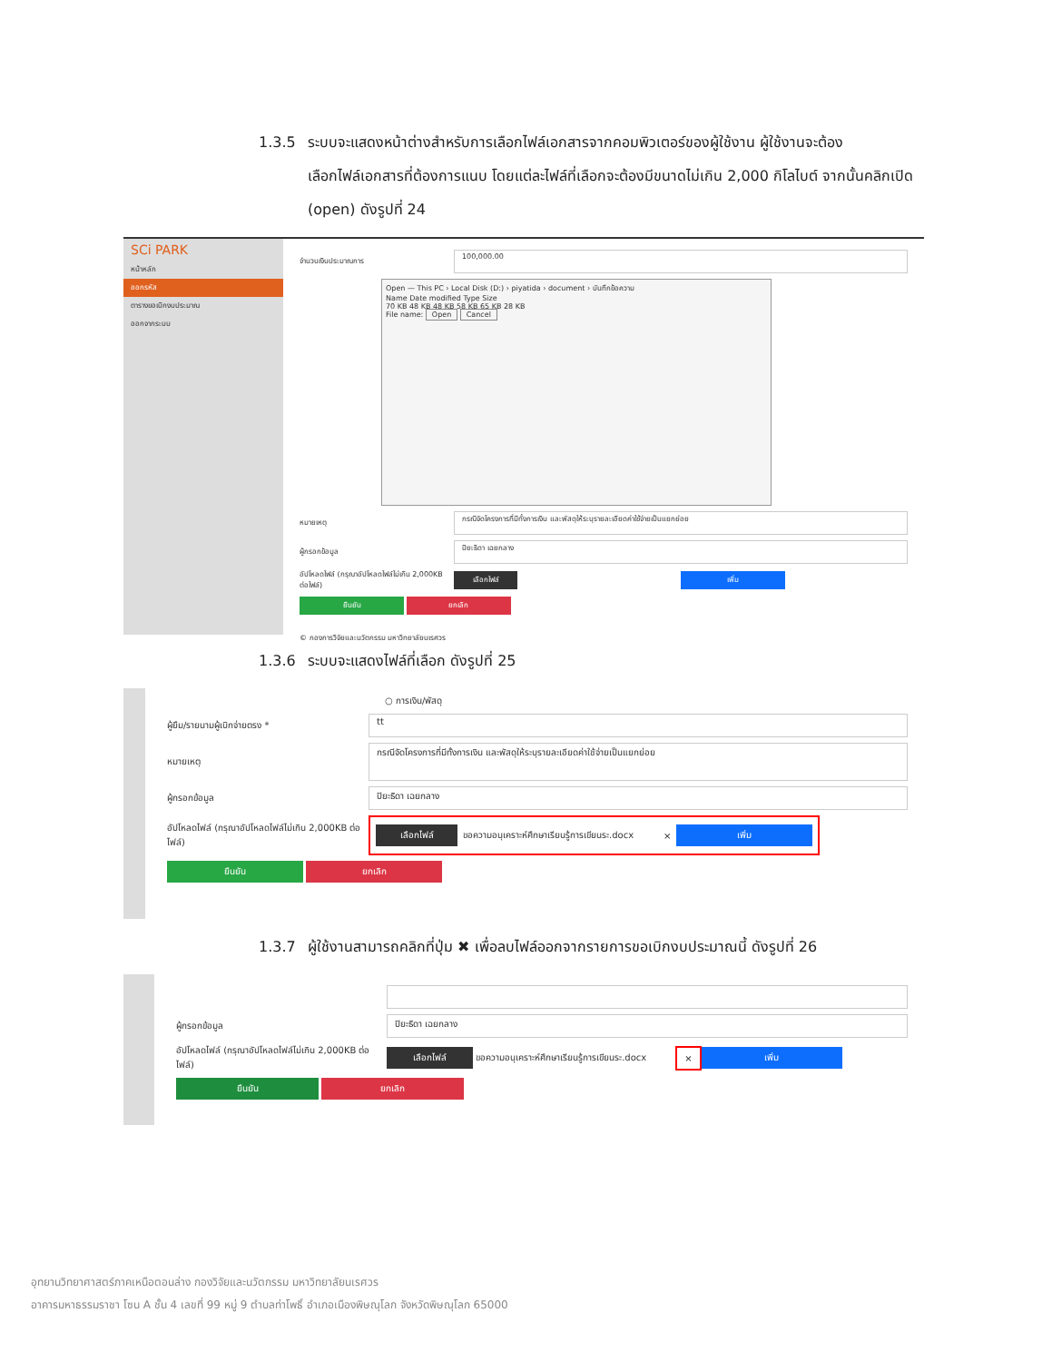1.3.5 ระบบจะแสดงหน้าต่างสำหรับการเลือกไฟล์เอกสารจากคอมพิวเตอร์ของผู้ใช้งาน ผู้ใช้งานจะต้อง
เลือกไฟล์เอกสารที่ต้องการแนบ โดยแต่ละไฟล์ที่เลือกจะต้องมีขนาดไม่เกิน 2,000 กิโลไบต์ จากนั้นคลิกเปิด (open) ดังรูปที่ 24
SCi PARK
หน้าหลัก
ออกรหัส
ตารางขอเบิกงบประมาณ
ออกจากระบบ
จำนวนเงินประมาณการ 100,000.00
Open — This PC › Local Disk (D:) › piyatida › document › บันทึกข้อความ
Name Date modified Type Size
70 KB 48 KB 48 KB 58 KB 65 KB 28 KB
File name: Open Cancel
หมายเหตุ กรณีจัดโครงการที่มีทั้งการเงิน และพัสดุให้ระบุรายละเอียดค่าใช้จ่ายเป็นแยกย่อย
ผู้กรอกข้อมูล ปิยะธิดา เฉยกลาง
อัปโหลดไฟล์ (กรุณาอัปโหลดไฟล์ไม่เกิน 2,000KB ต่อไฟล์) เลือกไฟล์ เพิ่ม
ยืนยัน ยกเลิก
© กองการวิจัยและนวัตกรรม มหาวิทยาลัยนเรศวร
1.3.6 ระบบจะแสดงไฟล์ที่เลือก ดังรูปที่ 25
○ การเงิน/พัสดุ
ผู้ยืม/รายนามผู้เบิกจ่ายตรง * tt
หมายเหตุ กรณีจัดโครงการที่มีทั้งการเงิน และพัสดุให้ระบุรายละเอียดค่าใช้จ่ายเป็นแยกย่อย
ผู้กรอกข้อมูล ปิยะธิดา เฉยกลาง
อัปโหลดไฟล์ (กรุณาอัปโหลดไฟล์ไม่เกิน 2,000KB ต่อไฟล์) เลือกไฟล์ ขอความอนุเคราะห์ศึกษาเรียนรู้การเขียนระ.docx × เพิ่ม
ยืนยัน ยกเลิก
1.3.7 ผู้ใช้งานสามารถคลิกที่ปุ่ม ✖ เพื่อลบไฟล์ออกจากรายการขอเบิกงบประมาณนี้ ดังรูปที่ 26
ผู้กรอกข้อมูล ปิยะธิดา เฉยกลาง
อัปโหลดไฟล์ (กรุณาอัปโหลดไฟล์ไม่เกิน 2,000KB ต่อไฟล์) เลือกไฟล์ ขอความอนุเคราะห์ศึกษาเรียนรู้การเขียนระ.docx × เพิ่ม
ยืนยัน ยกเลิก
อุทยานวิทยาศาสตร์ภาคเหนือตอนล่าง กองวิจัยและนวัตกรรม มหาวิทยาลัยนเรศวร
อาคารมหาธรรมราชา โซน A ชั้น 4 เลขที่ 99 หมู่ 9 ตำบลท่าโพธิ์ อำเภอเมืองพิษณุโลก จังหวัดพิษณุโลก 65000